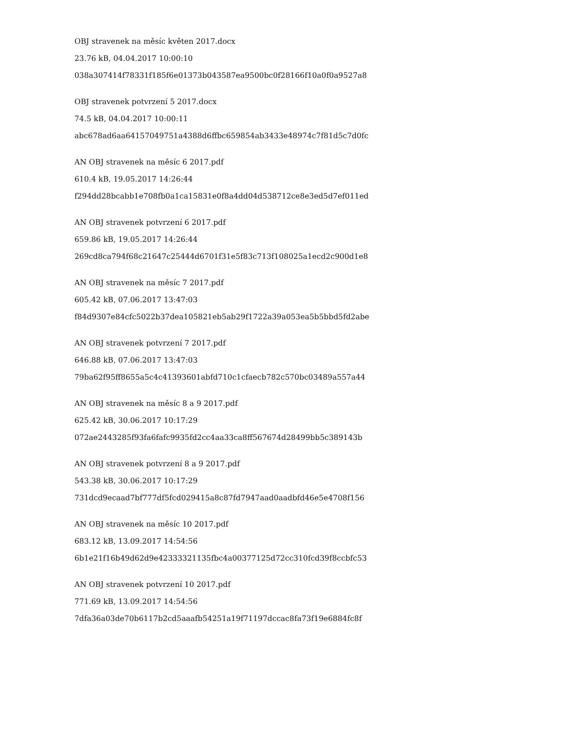OBJ stravenek na měsíc květen 2017.docx
23.76 kB, 04.04.2017 10:00:10
038a307414f78331f185f6e01373b043587ea9500bc0f28166f10a0f0a9527a8
OBJ stravenek potvrzení 5 2017.docx
74.5 kB, 04.04.2017 10:00:11
abc678ad6aa64157049751a4388d6ffbc659854ab3433e48974c7f81d5c7d0fc
AN OBJ stravenek na měsíc 6 2017.pdf
610.4 kB, 19.05.2017 14:26:44
f294dd28bcabb1e708fb0a1ca15831e0f8a4dd04d538712ce8e3ed5d7ef011ed
AN OBJ stravenek potvrzení 6 2017.pdf
659.86 kB, 19.05.2017 14:26:44
269cd8ca794f68c21647c25444d6701f31e5f83c713f108025a1ecd2c900d1e8
AN OBJ stravenek na měsíc 7 2017.pdf
605.42 kB, 07.06.2017 13:47:03
f84d9307e84cfc5022b37dea105821eb5ab29f1722a39a053ea5b5bbd5fd2abe
AN OBJ stravenek potvrzení 7 2017.pdf
646.88 kB, 07.06.2017 13:47:03
79ba62f95ff8655a5c4c41393601abfd710c1cfaecb782c570bc03489a557a44
AN OBJ stravenek na měsíc 8 a 9 2017.pdf
625.42 kB, 30.06.2017 10:17:29
072ae2443285f93fa6fafc9935fd2cc4aa33ca8ff567674d28499bb5c389143b
AN OBJ stravenek potvrzení 8 a 9 2017.pdf
543.38 kB, 30.06.2017 10:17:29
731dcd9ecaad7bf777df5fcd029415a8c87fd7947aad0aadbfd46e5e4708f156
AN OBJ stravenek na měsíc 10 2017.pdf
683.12 kB, 13.09.2017 14:54:56
6b1e21f16b49d62d9e42333321135fbc4a00377125d72cc310fcd39f8ccbfc53
AN OBJ stravenek potvrzení 10 2017.pdf
771.69 kB, 13.09.2017 14:54:56
7dfa36a03de70b6117b2cd5aaafb54251a19f71197dccac8fa73f19e6884fc8f